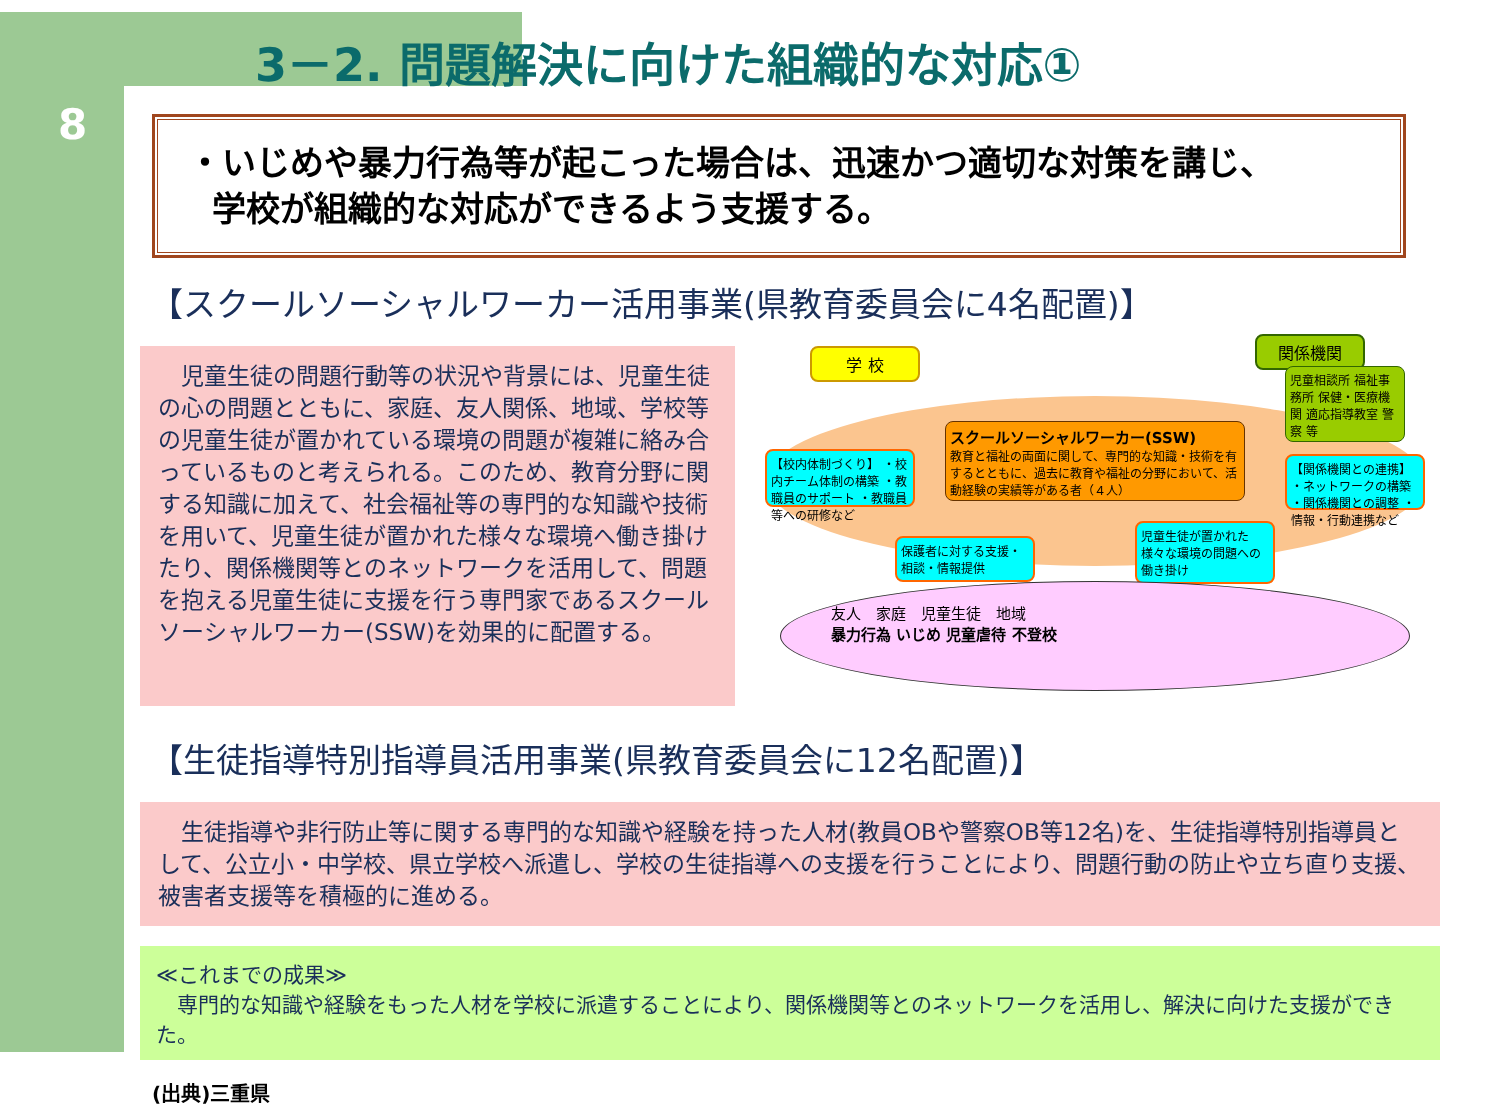8
3－2. 問題解決に向けた組織的な対応①
・いじめや暴力行為等が起こった場合は、迅速かつ適切な対策を講じ、
学校が組織的な対応ができるよう支援する。
【スクールソーシャルワーカー活用事業(県教育委員会に4名配置)】
　児童生徒の問題行動等の状況や背景には、児童生徒の心の問題とともに、家庭、友人関係、地域、学校等の児童生徒が置かれている環境の問題が複雑に絡み合っているものと考えられる。このため、教育分野に関する知識に加えて、社会福祉等の専門的な知識や技術を用いて、児童生徒が置かれた様々な環境へ働き掛けたり、関係機関等とのネットワークを活用して、問題を抱える児童生徒に支援を行う専門家であるスクールソーシャルワーカー(SSW)を効果的に配置する。
学 校
関係機関
児童相談所 福祉事務所 保健・医療機関 適応指導教室 警察 等
スクールソーシャルワーカー(SSW)
教育と福祉の両面に関して、専門的な知識・技術を有するとともに、過去に教育や福祉の分野において、活動経験の実績等がある者（４人）
【校内体制づくり】 ・校内チーム体制の構築 ・教職員のサポート ・教職員等への研修など
【関係機関との連携】 ・ネットワークの構築 ・関係機関との調整 ・情報・行動連携など
保護者に対する支援・相談・情報提供
児童生徒が置かれた様々な環境の問題への働き掛け
友人　家庭　児童生徒　地域
暴力行為 いじめ 児童虐待 不登校
【生徒指導特別指導員活用事業(県教育委員会に12名配置)】
　生徒指導や非行防止等に関する専門的な知識や経験を持った人材(教員OBや警察OB等12名)を、生徒指導特別指導員として、公立小・中学校、県立学校へ派遣し、学校の生徒指導への支援を行うことにより、問題行動の防止や立ち直り支援、被害者支援等を積極的に進める。
≪これまでの成果≫
　専門的な知識や経験をもった人材を学校に派遣することにより、関係機関等とのネットワークを活用し、解決に向けた支援ができた。
(出典)三重県